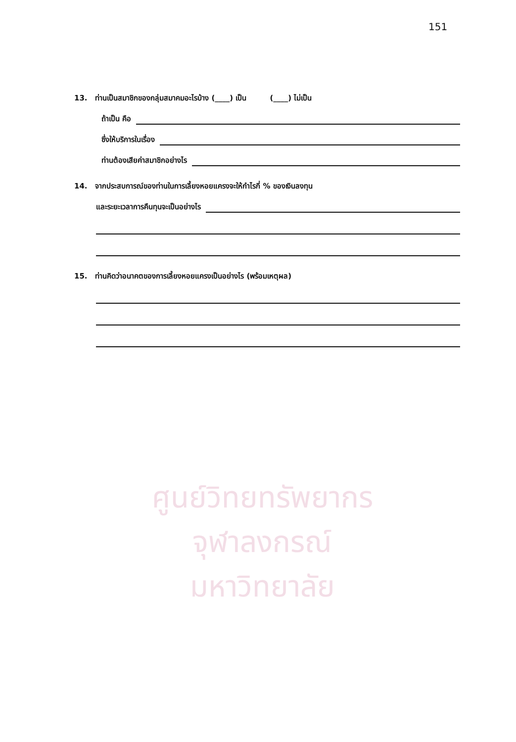ศูนย์วิทยทรัพยากร
จุฬาลงกรณ์มหาวิทยาลัย
151
13. ท่านเป็นสมาชิกของกลุ่มสมาคมอะไรบ้าง (____) เป็น (____) ไม่เป็น
ถ้าเป็น คือ
ซึ่งให้บริการในเรื่อง
ท่านต้องเสียค่าสมาชิกอย่างไร
14. จากประสบการณ์ของท่านในการเลี้ยงหอยแครงจะให้กำไรกี่ % ของเงินลงทุน
และระยะเวลาการคืนทุนจะเป็นอย่างไร
15. ท่านคิดว่าอนาคตของการเลี้ยงหอยแครงเป็นอย่างไร (พร้อมเหตุผล)